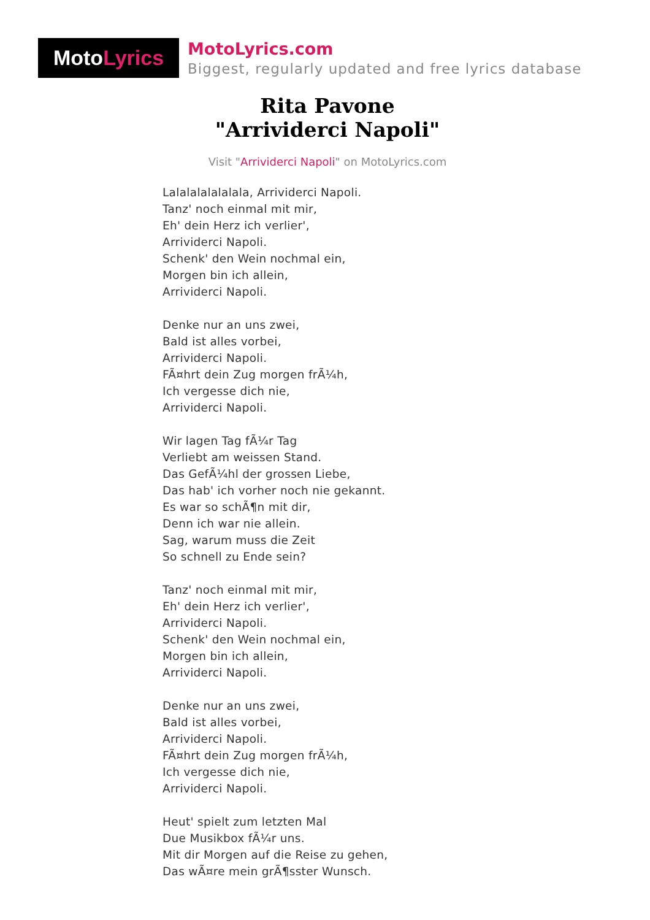Moto Lyrics
MotoLyrics.com
Biggest, regularly updated and free lyrics database
Rita Pavone
"Arrividerci Napoli"
Visit "Arrividerci Napoli" on MotoLyrics.com
Lalalalalalalala, Arrividerci Napoli.
Tanz' noch einmal mit mir,
Eh' dein Herz ich verlier',
Arrividerci Napoli.
Schenk' den Wein nochmal ein,
Morgen bin ich allein,
Arrividerci Napoli.
Denke nur an uns zwei,
Bald ist alles vorbei,
Arrividerci Napoli.
FÃ¤hrt dein Zug morgen frÃ¼h,
Ich vergesse dich nie,
Arrividerci Napoli.
Wir lagen Tag fÃ¼r Tag
Verliebt am weissen Stand.
Das GefÃ¼hl der grossen Liebe,
Das hab' ich vorher noch nie gekannt.
Es war so schÃ¶n mit dir,
Denn ich war nie allein.
Sag, warum muss die Zeit
So schnell zu Ende sein?
Tanz' noch einmal mit mir,
Eh' dein Herz ich verlier',
Arrividerci Napoli.
Schenk' den Wein nochmal ein,
Morgen bin ich allein,
Arrividerci Napoli.
Denke nur an uns zwei,
Bald ist alles vorbei,
Arrividerci Napoli.
FÃ¤hrt dein Zug morgen frÃ¼h,
Ich vergesse dich nie,
Arrividerci Napoli.
Heut' spielt zum letzten Mal
Due Musikbox fÃ¼r uns.
Mit dir Morgen auf die Reise zu gehen,
Das wÃ¤re mein grÃ¶sster Wunsch.